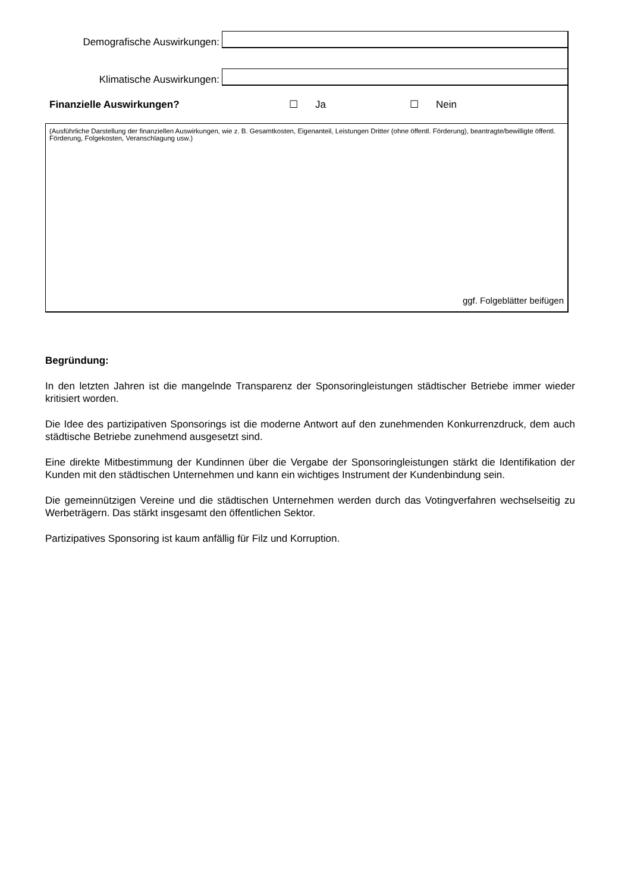Demografische Auswirkungen:
Klimatische Auswirkungen:
Finanzielle Auswirkungen? ☐ Ja ☐ Nein
(Ausführliche Darstellung der finanziellen Auswirkungen, wie z. B. Gesamtkosten, Eigenanteil, Leistungen Dritter (ohne öffentl. Förderung), beantragte/bewilligte öffentl. Förderung, Folgekosten, Veranschlagung usw.)
ggf. Folgeblätter beifügen
Begründung:
In den letzten Jahren ist die mangelnde Transparenz der Sponsoringleistungen städtischer Betriebe immer wieder kritisiert worden.
Die Idee des partizipativen Sponsorings ist die moderne Antwort auf den zunehmenden Konkurrenzdruck, dem auch städtische Betriebe zunehmend ausgesetzt sind.
Eine direkte Mitbestimmung der Kundinnen über die Vergabe der Sponsoringleistungen stärkt die Identifikation der Kunden mit den städtischen Unternehmen und kann ein wichtiges Instrument der Kundenbindung sein.
Die gemeinnützigen Vereine und die städtischen Unternehmen werden durch das Votingverfahren wechselseitig zu Werbeträgern. Das stärkt insgesamt den öffentlichen Sektor.
Partizipatives Sponsoring ist kaum anfällig für Filz und Korruption.